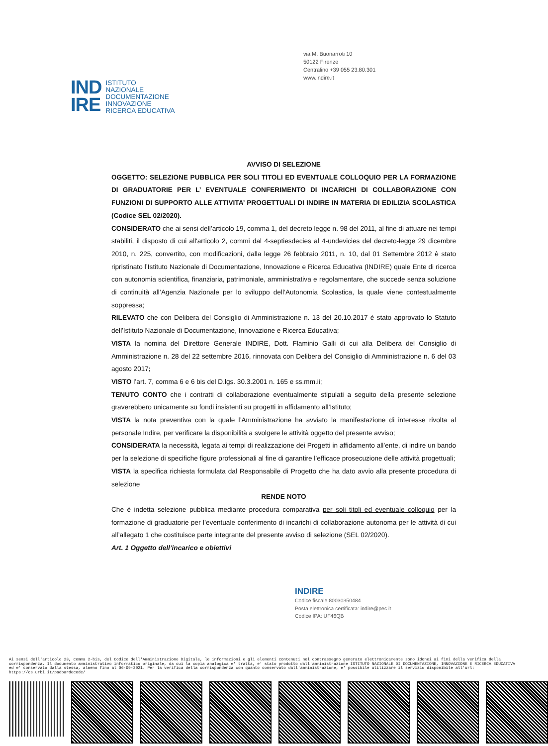via M. Buonarroti 10
50122 Firenze
Centralino +39 055 23.80.301
www.indire.it
IND
IRE
ISTITUTO
NAZIONALE
DOCUMENTAZIONE
INNOVAZIONE
RICERCA EDUCATIVA
AVVISO DI SELEZIONE
OGGETTO: SELEZIONE PUBBLICA PER SOLI TITOLI ED EVENTUALE COLLOQUIO PER LA FORMAZIONE DI GRADUATORIE PER L’ EVENTUALE CONFERIMENTO DI INCARICHI DI COLLABORAZIONE CON FUNZIONI DI SUPPORTO ALLE ATTIVITA’ PROGETTUALI DI INDIRE IN MATERIA DI EDILIZIA SCOLASTICA (Codice SEL 02/2020).
CONSIDERATO che ai sensi dell’articolo 19, comma 1, del decreto legge n. 98 del 2011, al fine di attuare nei tempi stabiliti, il disposto di cui all'articolo 2, commi dal 4-septiesdecies al 4-undevicies del decreto-legge 29 dicembre 2010, n. 225, convertito, con modificazioni, dalla legge 26 febbraio 2011, n. 10, dal 01 Settembre 2012 è stato ripristinato l’Istituto Nazionale di Documentazione, Innovazione e Ricerca Educativa (INDIRE) quale Ente di ricerca con autonomia scientifica, finanziaria, patrimoniale, amministrativa e regolamentare, che succede senza soluzione di continuità all’Agenzia Nazionale per lo sviluppo dell’Autonomia Scolastica, la quale viene contestualmente soppressa;
RILEVATO che con Delibera del Consiglio di Amministrazione n. 13 del 20.10.2017 è stato approvato lo Statuto dell'Istituto Nazionale di Documentazione, Innovazione e Ricerca Educativa;
VISTA la nomina del Direttore Generale INDIRE, Dott. Flaminio Galli di cui alla Delibera del Consiglio di Amministrazione n. 28 del 22 settembre 2016, rinnovata con Delibera del Consiglio di Amministrazione n. 6 del 03 agosto 2017;
VISTO l’art. 7, comma 6 e 6 bis del D.lgs. 30.3.2001 n. 165 e ss.mm.ii;
TENUTO CONTO che i contratti di collaborazione eventualmente stipulati a seguito della presente selezione graverebbero unicamente su fondi insistenti su progetti in affidamento all’Istituto;
VISTA la nota preventiva con la quale l’Amministrazione ha avviato la manifestazione di interesse rivolta al personale Indire, per verificare la disponibilità a svolgere le attività oggetto del presente avviso;
CONSIDERATA la necessità, legata ai tempi di realizzazione dei Progetti in affidamento all’ente, di indire un bando per la selezione di specifiche figure professionali al fine di garantire l’efficace prosecuzione delle attività progettuali;
VISTA la specifica richiesta formulata dal Responsabile di Progetto che ha dato avvio alla presente procedura di selezione
RENDE NOTO
Che è indetta selezione pubblica mediante procedura comparativa per soli titoli ed eventuale colloquio per la formazione di graduatorie per l’eventuale conferimento di incarichi di collaborazione autonoma per le attività di cui all’allegato 1 che costituisce parte integrante del presente avviso di selezione (SEL 02/2020).
Art. 1 Oggetto dell’incarico e obiettivi
INDIRE
Codice fiscale 80030350484
Posta elettronica certificata: indire@pec.it
Codice IPA: UF46QB
Ai sensi dell'articolo 23, comma 2-bis, del Codice dell'Amministrazione Digitale, le informazioni e gli elementi contenuti nel contrassegno generato elettronicamente sono idonei ai fini della verifica della corrispondenza. Il documento amministrativo informatico originale, da cui la copia analogica e' tratta, e' stato prodotto dall'amministrazione ISTITUTO NAZIONALE DI DOCUMENTAZIONE, INNOVAZIONE E RICERCA EDUCATIVA ed e' conservato dalla stessa, almeno fino al 06-09-2021. Per la verifica della corrispondenza con quanto conservato dall'amministrazione, e' possibile utilizzare il servizio disponibile all'url: https://cs.urbi.it/padbardecode/